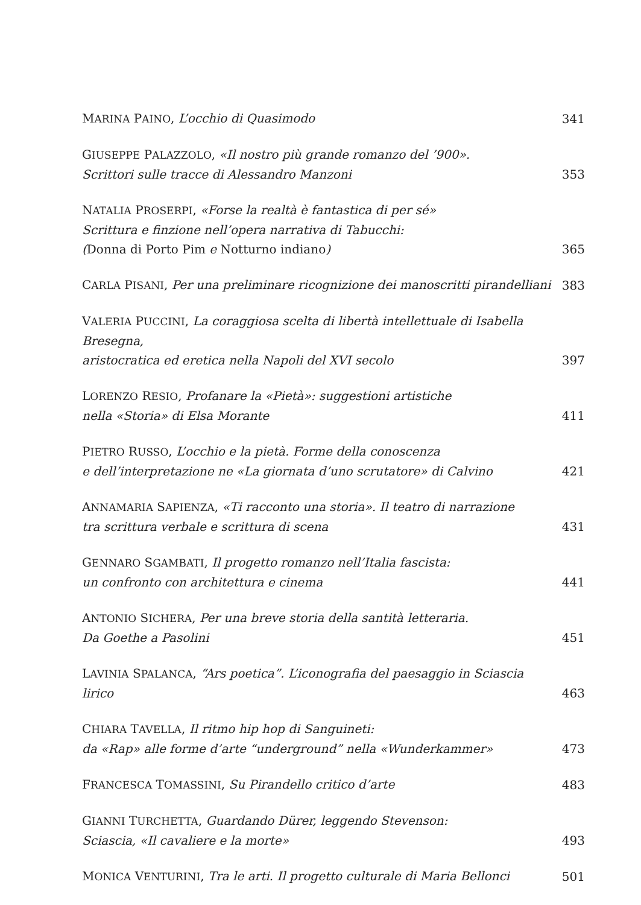MARINA PAINO, L’occhio di Quasimodo
341
GIUSEPPE PALAZZOLO, «Il nostro più grande romanzo del ’900».
Scrittori sulle tracce di Alessandro Manzoni
353
NATALIA PROSERPI, «Forse la realtà è fantastica di per sé»
Scrittura e finzione nell’opera narrativa di Tabucchi:
(Donna di Porto Pim e Notturno indiano)
365
CARLA PISANI, Per una preliminare ricognizione dei manoscritti pirandelliani
383
VALERIA PUCCINI, La coraggiosa scelta di libertà intellettuale di Isabella Bresegna,
aristocratica ed eretica nella Napoli del XVI secolo
397
LORENZO RESIO, Profanare la «Pietà»: suggestioni artistiche
nella «Storia» di Elsa Morante
411
PIETRO RUSSO, L’occhio e la pietà. Forme della conoscenza
e dell’interpretazione ne «La giornata d’uno scrutatore» di Calvino
421
ANNAMARIA SAPIENZA, «Ti racconto una storia». Il teatro di narrazione
tra scrittura verbale e scrittura di scena
431
GENNARO SGAMBATI, Il progetto romanzo nell’Italia fascista:
un confronto con architettura e cinema
441
ANTONIO SICHERA, Per una breve storia della santità letteraria.
Da Goethe a Pasolini
451
LAVINIA SPALANCA, “Ars poetica”. L’iconografia del paesaggio in Sciascia lirico
463
CHIARA TAVELLA, Il ritmo hip hop di Sanguineti:
da «Rap» alle forme d’arte “underground” nella «Wunderkammer»
473
FRANCESCA TOMASSINI, Su Pirandello critico d’arte
483
GIANNI TURCHETTA, Guardando Dürer, leggendo Stevenson:
Sciascia, «Il cavaliere e la morte»
493
MONICA VENTURINI, Tra le arti. Il progetto culturale di Maria Bellonci
501